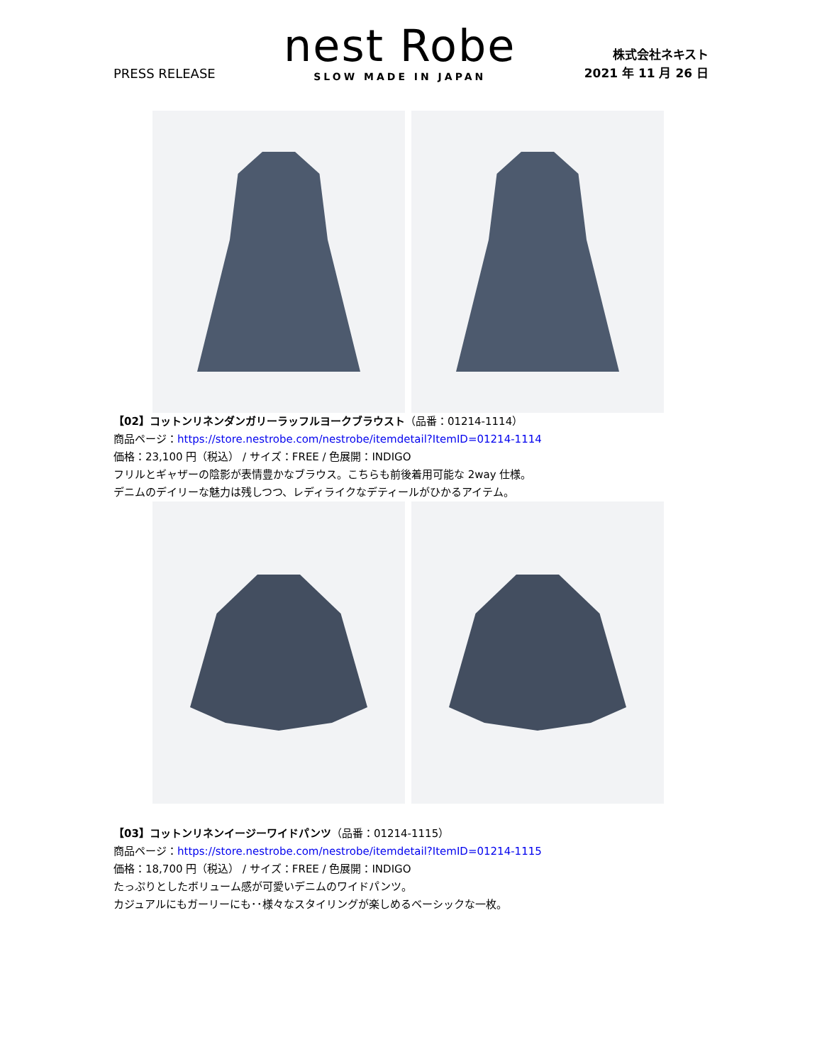PRESS RELEASE
nest Robe
SLOW MADE IN JAPAN
株式会社ネキスト
2021 年 11 月 26 日
【02】コットンリネンダンガリーラッフルヨークブラウスト（品番：01214-1114）
商品ページ：https://store.nestrobe.com/nestrobe/itemdetail?ItemID=01214-1114
価格：23,100 円（税込） / サイズ：FREE / 色展開：INDIGO
フリルとギャザーの陰影が表情豊かなブラウス。こちらも前後着用可能な 2way 仕様。
デニムのデイリーな魅力は残しつつ、レディライクなデティールがひかるアイテム。
【03】コットンリネンイージーワイドパンツ（品番：01214-1115）
商品ページ：https://store.nestrobe.com/nestrobe/itemdetail?ItemID=01214-1115
価格：18,700 円（税込） / サイズ：FREE / 色展開：INDIGO
たっぷりとしたボリューム感が可愛いデニムのワイドパンツ。
カジュアルにもガーリーにも･･様々なスタイリングが楽しめるベーシックな一枚。